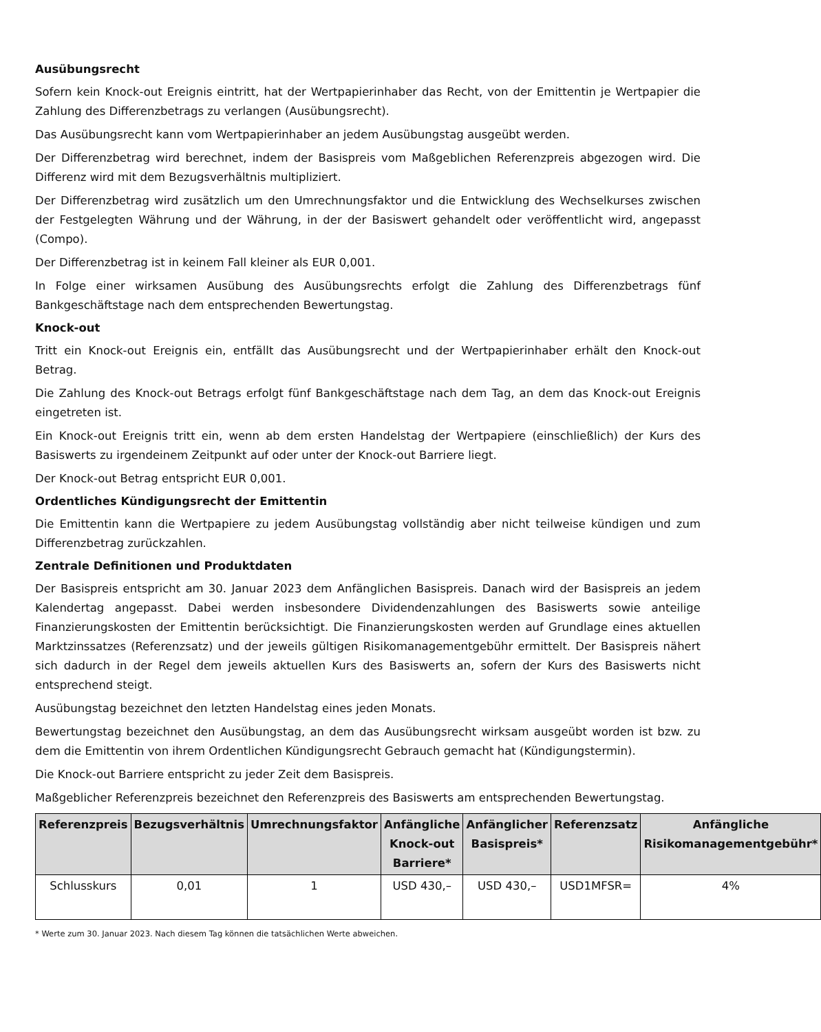Ausübungsrecht
Sofern kein Knock-out Ereignis eintritt, hat der Wertpapierinhaber das Recht, von der Emittentin je Wertpapier die Zahlung des Differenzbetrags zu verlangen (Ausübungsrecht).
Das Ausübungsrecht kann vom Wertpapierinhaber an jedem Ausübungstag ausgeübt werden.
Der Differenzbetrag wird berechnet, indem der Basispreis vom Maßgeblichen Referenzpreis abgezogen wird. Die Differenz wird mit dem Bezugsverhältnis multipliziert.
Der Differenzbetrag wird zusätzlich um den Umrechnungsfaktor und die Entwicklung des Wechselkurses zwischen der Festgelegten Währung und der Währung, in der der Basiswert gehandelt oder veröffentlicht wird, angepasst (Compo).
Der Differenzbetrag ist in keinem Fall kleiner als EUR 0,001.
In Folge einer wirksamen Ausübung des Ausübungsrechts erfolgt die Zahlung des Differenzbetrags fünf Bankgeschäftstage nach dem entsprechenden Bewertungstag.
Knock-out
Tritt ein Knock-out Ereignis ein, entfällt das Ausübungsrecht und der Wertpapierinhaber erhält den Knock-out Betrag.
Die Zahlung des Knock-out Betrags erfolgt fünf Bankgeschäftstage nach dem Tag, an dem das Knock-out Ereignis eingetreten ist.
Ein Knock-out Ereignis tritt ein, wenn ab dem ersten Handelstag der Wertpapiere (einschließlich) der Kurs des Basiswerts zu irgendeinem Zeitpunkt auf oder unter der Knock-out Barriere liegt.
Der Knock-out Betrag entspricht EUR 0,001.
Ordentliches Kündigungsrecht der Emittentin
Die Emittentin kann die Wertpapiere zu jedem Ausübungstag vollständig aber nicht teilweise kündigen und zum Differenzbetrag zurückzahlen.
Zentrale Definitionen und Produktdaten
Der Basispreis entspricht am 30. Januar 2023 dem Anfänglichen Basispreis. Danach wird der Basispreis an jedem Kalendertag angepasst. Dabei werden insbesondere Dividendenzahlungen des Basiswerts sowie anteilige Finanzierungskosten der Emittentin berücksichtigt. Die Finanzierungskosten werden auf Grundlage eines aktuellen Marktzinssatzes (Referenzsatz) und der jeweils gültigen Risikomanagementgebühr ermittelt. Der Basispreis nähert sich dadurch in der Regel dem jeweils aktuellen Kurs des Basiswerts an, sofern der Kurs des Basiswerts nicht entsprechend steigt.
Ausübungstag bezeichnet den letzten Handelstag eines jeden Monats.
Bewertungstag bezeichnet den Ausübungstag, an dem das Ausübungsrecht wirksam ausgeübt worden ist bzw. zu dem die Emittentin von ihrem Ordentlichen Kündigungsrecht Gebrauch gemacht hat (Kündigungstermin).
Die Knock-out Barriere entspricht zu jeder Zeit dem Basispreis.
Maßgeblicher Referenzpreis bezeichnet den Referenzpreis des Basiswerts am entsprechenden Bewertungstag.
| Referenzpreis | Bezugsverhältnis | Umrechnungsfaktor | Anfängliche Knock-out Barriere* | Anfänglicher Basispreis* | Referenzsatz | Anfängliche Risikomanagementgebühr* |
| --- | --- | --- | --- | --- | --- | --- |
| Schlusskurs | 0,01 | 1 | USD 430,– | USD 430,– | USD1MFSR= | 4% |
* Werte zum 30. Januar 2023. Nach diesem Tag können die tatsächlichen Werte abweichen.